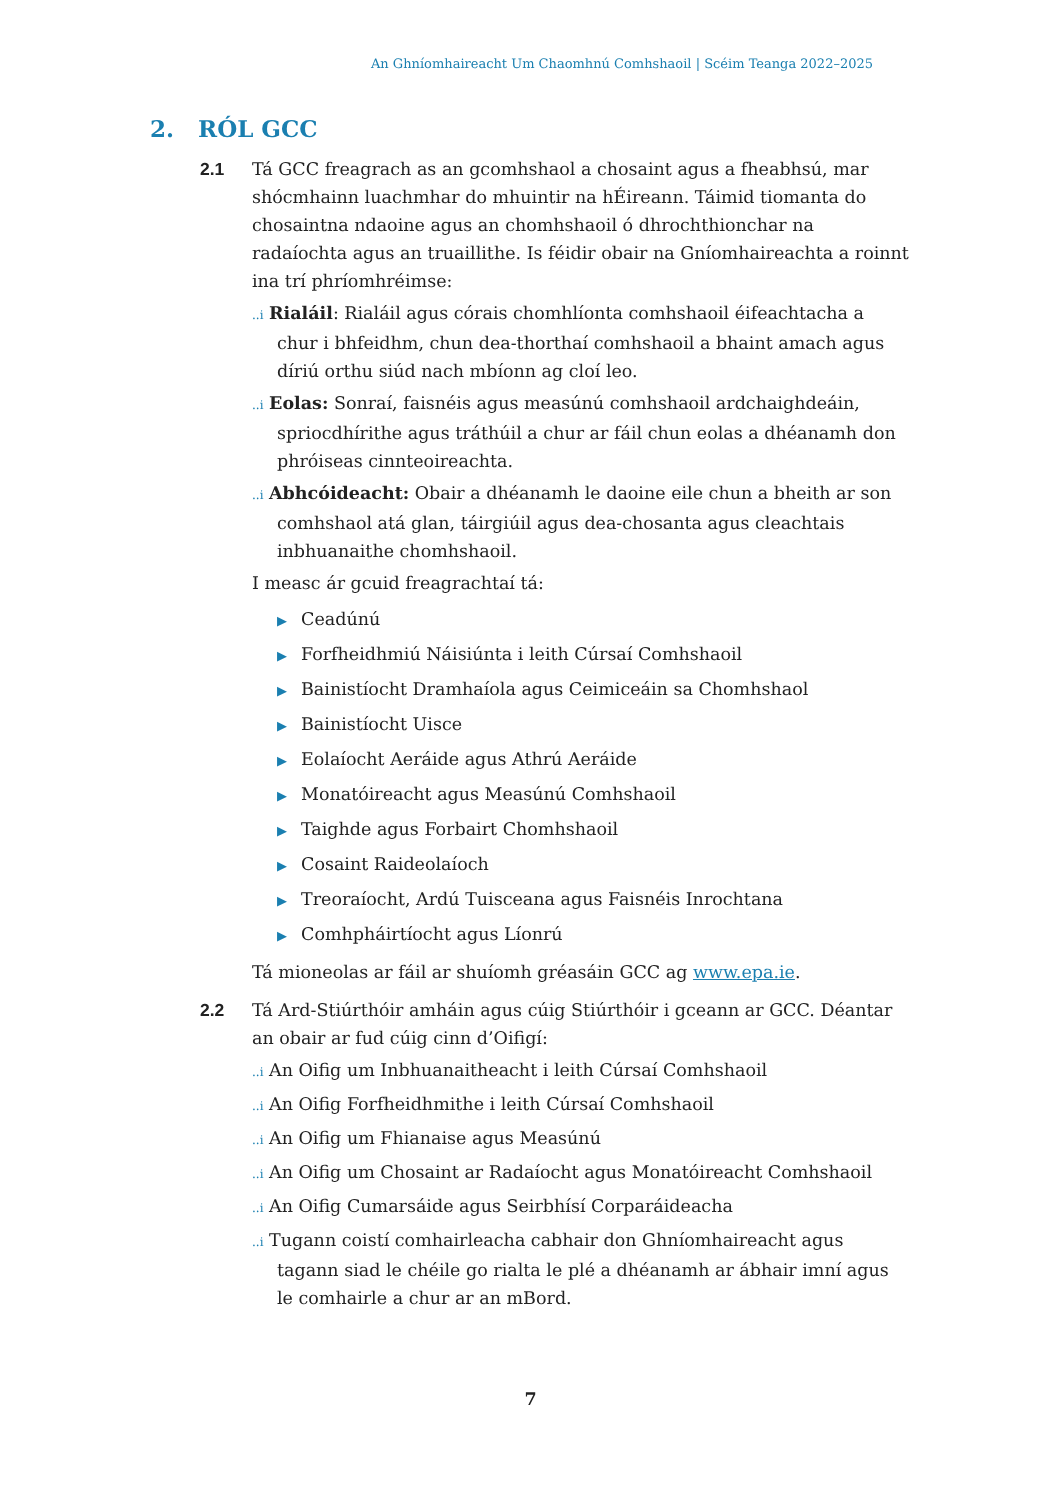An Ghníomhaireacht Um Chaomhnú Comhshaoil | Scéim Teanga 2022–2025
2. RÓL GCC
2.1 Tá GCC freagrach as an gcomhshaol a chosaint agus a fheabhsú, mar shócmhainn luachmhar do mhuintir na hÉireann. Táimid tiomanta do chosaintna ndaoine agus an chomhshaoil ó dhrochthionchar na radaíochta agus an truaillithe. Is féidir obair na Gníomhaireachta a roinnt ina trí phríomhréimse:
..i Rialáil: Rialáil agus córais chomhlíonta comhshaoil éifeachtacha a chur i bhfeidhm, chun dea-thorthaí comhshaoil a bhaint amach agus díriú orthu siúd nach mbíonn ag cloí leo.
..i Eolas: Sonraí, faisnéis agus measúnú comhshaoil ardchaighdeáin, spriocdhírithe agus tráthúil a chur ar fáil chun eolas a dhéanamh don phróiseas cinnteoireachta.
..i Abhcóideacht: Obair a dhéanamh le daoine eile chun a bheith ar son comhshaol atá glan, táirgiúil agus dea-chosanta agus cleachtais inbhuanaithe chomhshaoil.
I measc ár gcuid freagrachtaí tá:
▶ Ceadúnú
▶ Forfheidhmiú Náisiúnta i leith Cúrsaí Comhshaoil
▶ Bainistíocht Dramhaíola agus Ceimiceáin sa Chomhshaol
▶ Bainistíocht Uisce
▶ Eolaíocht Aeráide agus Athrú Aeráide
▶ Monatóireacht agus Measúnú Comhshaoil
▶ Taighde agus Forbairt Chomhshaoil
▶ Cosaint Raideolaíoch
▶ Treoraíocht, Ardú Tuisceana agus Faisnéis Inrochtana
▶ Comhpháirtíocht agus Líonrú
Tá mioneolas ar fáil ar shuíomh gréasáin GCC ag www.epa.ie.
2.2 Tá Ard-Stiúrthóir amháin agus cúig Stiúrthóir i gceann ar GCC. Déantar an obair ar fud cúig cinn d’Oifigí:
..i An Oifig um Inbhuanaitheacht i leith Cúrsaí Comhshaoil
..i An Oifig Forfheidhmithe i leith Cúrsaí Comhshaoil
..i An Oifig um Fhianaise agus Measúnú
..i An Oifig um Chosaint ar Radaíocht agus Monatóireacht Comhshaoil
..i An Oifig Cumarsáide agus Seirbhísí Corparáideacha
..i Tugann coistí comhairleacha cabhair don Ghníomhaireacht agus tagann siad le chéile go rialta le plé a dhéanamh ar ábhair imní agus le comhairle a chur ar an mBord.
7